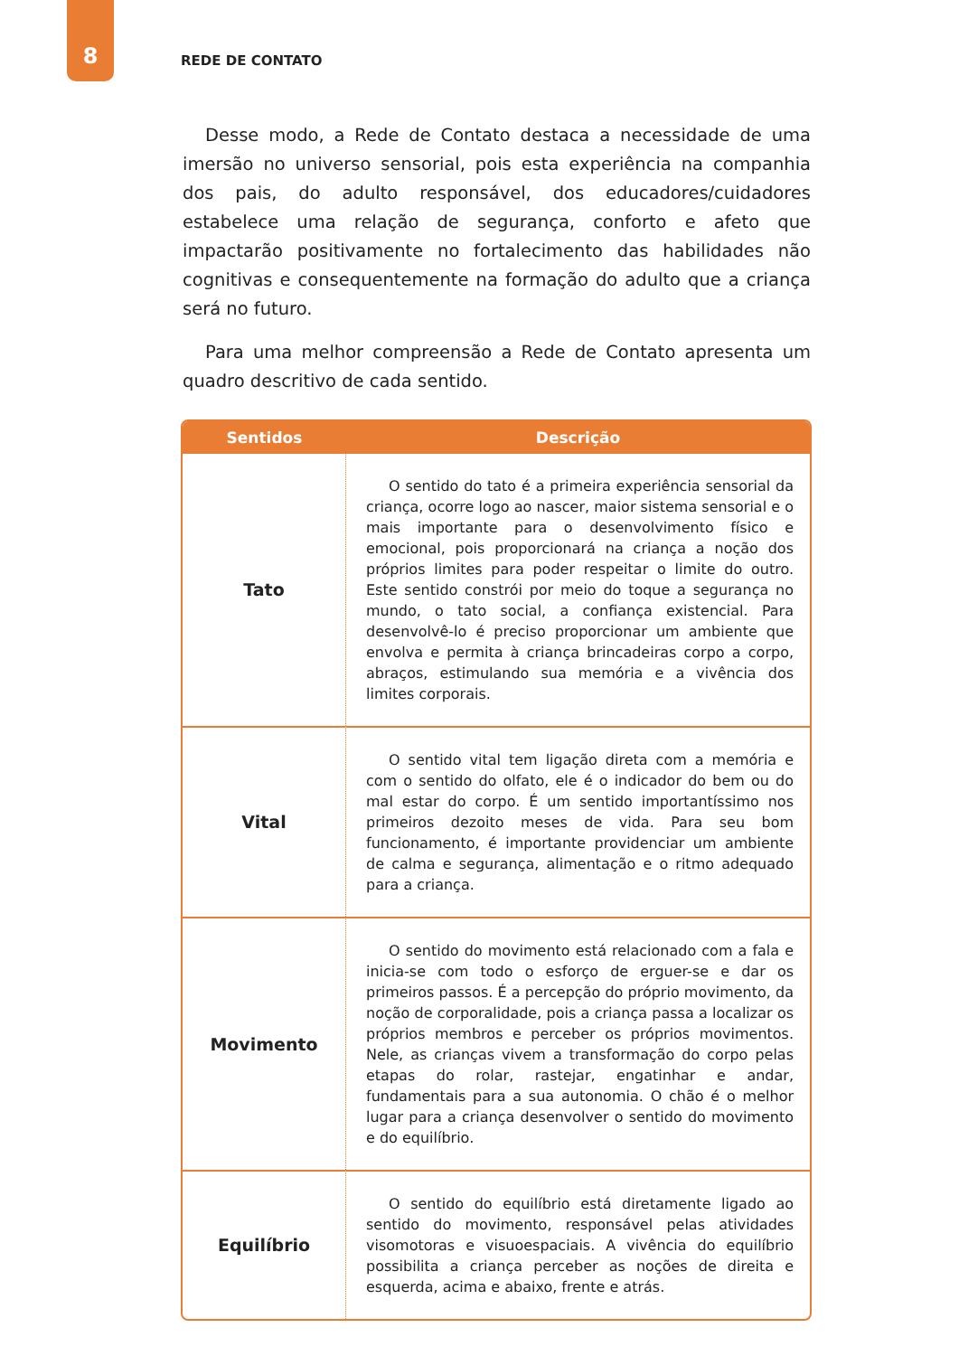8
REDE DE CONTATO
Desse modo, a Rede de Contato destaca a necessidade de uma imersão no universo sensorial, pois esta experiência na companhia dos pais, do adulto responsável, dos educadores/cuidadores estabelece uma relação de segurança, conforto e afeto que impactarão positivamente no fortalecimento das habilidades não cognitivas e consequentemente na formação do adulto que a criança será no futuro.
Para uma melhor compreensão a Rede de Contato apresenta um quadro descritivo de cada sentido.
| Sentidos | Descrição |
| --- | --- |
| Tato | O sentido do tato é a primeira experiência sensorial da criança, ocorre logo ao nascer, maior sistema sensorial e o mais importante para o desenvolvimento físico e emocional, pois proporcionará na criança a noção dos próprios limites para poder respeitar o limite do outro. Este sentido constrói por meio do toque a segurança no mundo, o tato social, a confiança existencial. Para desenvolvê-lo é preciso proporcionar um ambiente que envolva e permita à criança brincadeiras corpo a corpo, abraços, estimulando sua memória e a vivência dos limites corporais. |
| Vital | O sentido vital tem ligação direta com a memória e com o sentido do olfato, ele é o indicador do bem ou do mal estar do corpo. É um sentido importantíssimo nos primeiros dezoito meses de vida. Para seu bom funcionamento, é importante providenciar um ambiente de calma e segurança, alimentação e o ritmo adequado para a criança. |
| Movimento | O sentido do movimento está relacionado com a fala e inicia-se com todo o esforço de erguer-se e dar os primeiros passos. É a percepção do próprio movimento, da noção de corporalidade, pois a criança passa a localizar os próprios membros e perceber os próprios movimentos. Nele, as crianças vivem a transformação do corpo pelas etapas do rolar, rastejar, engatinhar e andar, fundamentais para a sua autonomia. O chão é o melhor lugar para a criança desenvolver o sentido do movimento e do equilíbrio. |
| Equilíbrio | O sentido do equilíbrio está diretamente ligado ao sentido do movimento, responsável pelas atividades visomotoras e visuoespaciais. A vivência do equilíbrio possibilita a criança perceber as noções de direita e esquerda, acima e abaixo, frente e atrás. |